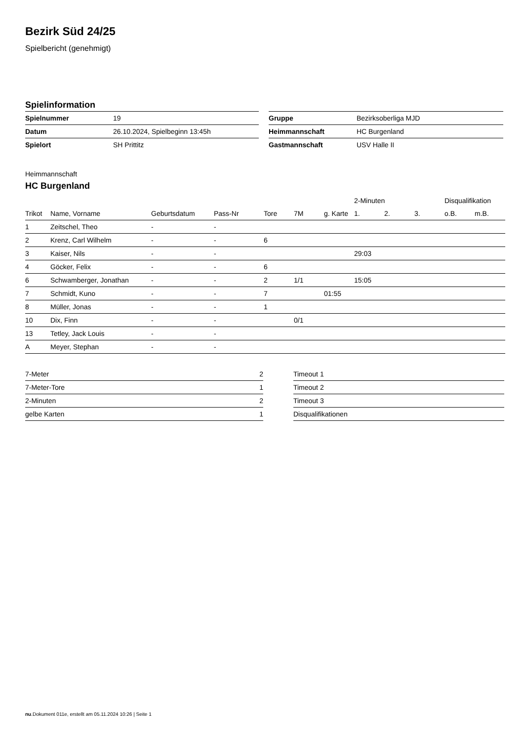Bezirk Süd 24/25
Spielbericht (genehmigt)
Spielinformation
| Spielnummer | 19 |
| Datum | 26.10.2024, Spielbeginn 13:45h |
| Spielort | SH Prittitz |
| Gruppe | Bezirksoberliga MJD |
| Heimmannschaft | HC Burgenland |
| Gastmannschaft | USV Halle II |
Heimmannschaft
HC Burgenland
| | | | | | | | 2-Minuten | | | Disqualifikation | |
| --- | --- | --- | --- | --- | --- | --- | --- | --- | --- | --- | --- |
| Trikot | Name, Vorname | Geburtsdatum | Pass-Nr | Tore | 7M | g. Karte | 1. | 2. | 3. | o.B. | m.B. |
| 1 | Zeitschel, Theo | - | - | | | | | | | | |
| 2 | Krenz, Carl Wilhelm | - | - | 6 | | | | | | | |
| 3 | Kaiser, Nils | - | - | | | | 29:03 | | | | |
| 4 | Göcker, Felix | - | - | 6 | | | | | | | |
| 6 | Schwamberger, Jonathan | - | - | 2 | 1/1 | | 15:05 | | | | |
| 7 | Schmidt, Kuno | - | - | 7 | | 01:55 | | | | | |
| 8 | Müller, Jonas | - | - | 1 | | | | | | | |
| 10 | Dix, Finn | - | - | | 0/1 | | | | | | |
| 13 | Tetley, Jack Louis | - | - | | | | | | | | |
| A | Meyer, Stephan | - | - | | | | | | | | |
| 7-Meter | 2 |
| 7-Meter-Tore | 1 |
| 2-Minuten | 2 |
| gelbe Karten | 1 |
| Timeout 1 |
| Timeout 2 |
| Timeout 3 |
| Disqualifikationen |
nu.Dokument 011e, erstellt am 05.11.2024 10:26 | Seite 1